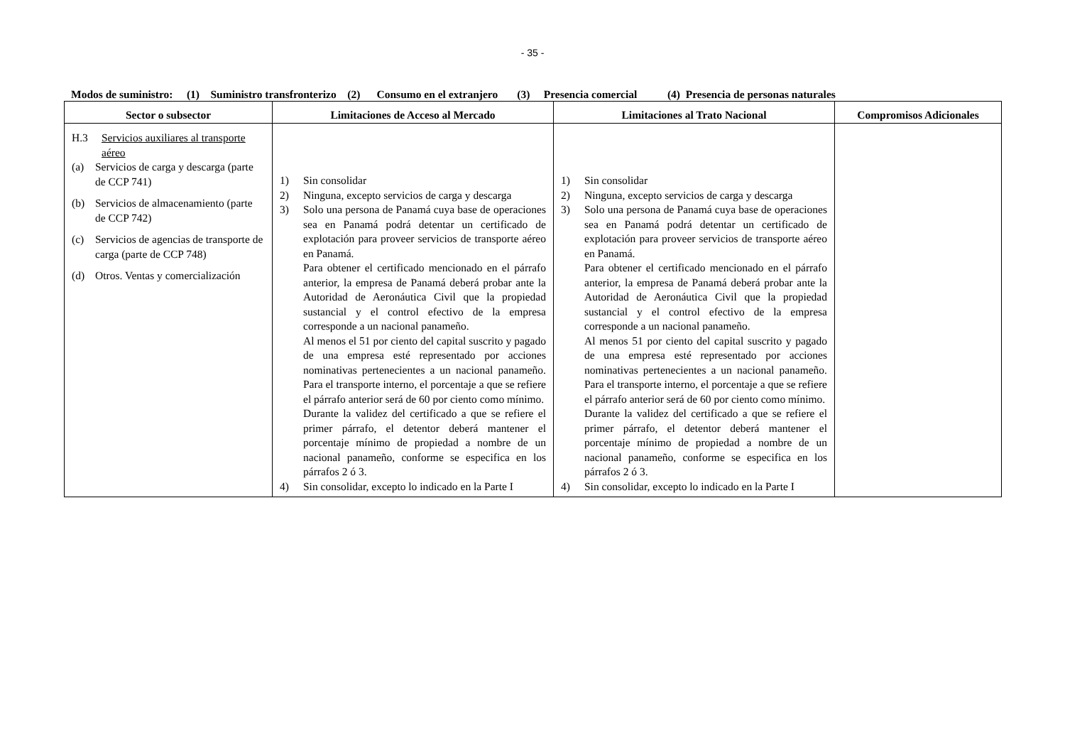- 35 -
Modos de suministro: (1) Suministro transfronterizo (2) Consumo en el extranjero (3) Presencia comercial (4) Presencia de personas naturales
| Sector o subsector | Limitaciones de Acceso al Mercado | Limitaciones al Trato Nacional | Compromisos Adicionales |
| --- | --- | --- | --- |
| H.3 Servicios auxiliares al transporte aéreo (a) Servicios de carga y descarga (parte de CCP 741) (b) Servicios de almacenamiento (parte de CCP 742) (c) Servicios de agencias de transporte de carga (parte de CCP 748) (d) Otros. Ventas y comercialización | 1) Sin consolidar 2) Ninguna, excepto servicios de carga y descarga 3) Solo una persona de Panamá cuya base de operaciones sea en Panamá podrá detentar un certificado de explotación para proveer servicios de transporte aéreo en Panamá. Para obtener el certificado mencionado en el párrafo anterior, la empresa de Panamá deberá probar ante la Autoridad de Aeronáutica Civil que la propiedad sustancial y el control efectivo de la empresa corresponde a un nacional panameño. Al menos el 51 por ciento del capital suscrito y pagado de una empresa esté representado por acciones nominativas pertenecientes a un nacional panameño. Para el transporte interno, el porcentaje a que se refiere el párrafo anterior será de 60 por ciento como mínimo. Durante la validez del certificado a que se refiere el primer párrafo, el detentor deberá mantener el porcentaje mínimo de propiedad a nombre de un nacional panameño, conforme se especifica en los párrafos 2 ó 3. 4) Sin consolidar, excepto lo indicado en la Parte I | 1) Sin consolidar 2) Ninguna, excepto servicios de carga y descarga 3) Solo una persona de Panamá cuya base de operaciones sea en Panamá podrá detentar un certificado de explotación para proveer servicios de transporte aéreo en Panamá. Para obtener el certificado mencionado en el párrafo anterior, la empresa de Panamá deberá probar ante la Autoridad de Aeronáutica Civil que la propiedad sustancial y el control efectivo de la empresa corresponde a un nacional panameño. Al menos 51 por ciento del capital suscrito y pagado de una empresa esté representado por acciones nominativas pertenecientes a un nacional panameño. Para el transporte interno, el porcentaje a que se refiere el párrafo anterior será de 60 por ciento como mínimo. Durante la validez del certificado a que se refiere el primer párrafo, el detentor deberá mantener el porcentaje mínimo de propiedad a nombre de un nacional panameño, conforme se especifica en los párrafos 2 ó 3. 4) Sin consolidar, excepto lo indicado en la Parte I | |